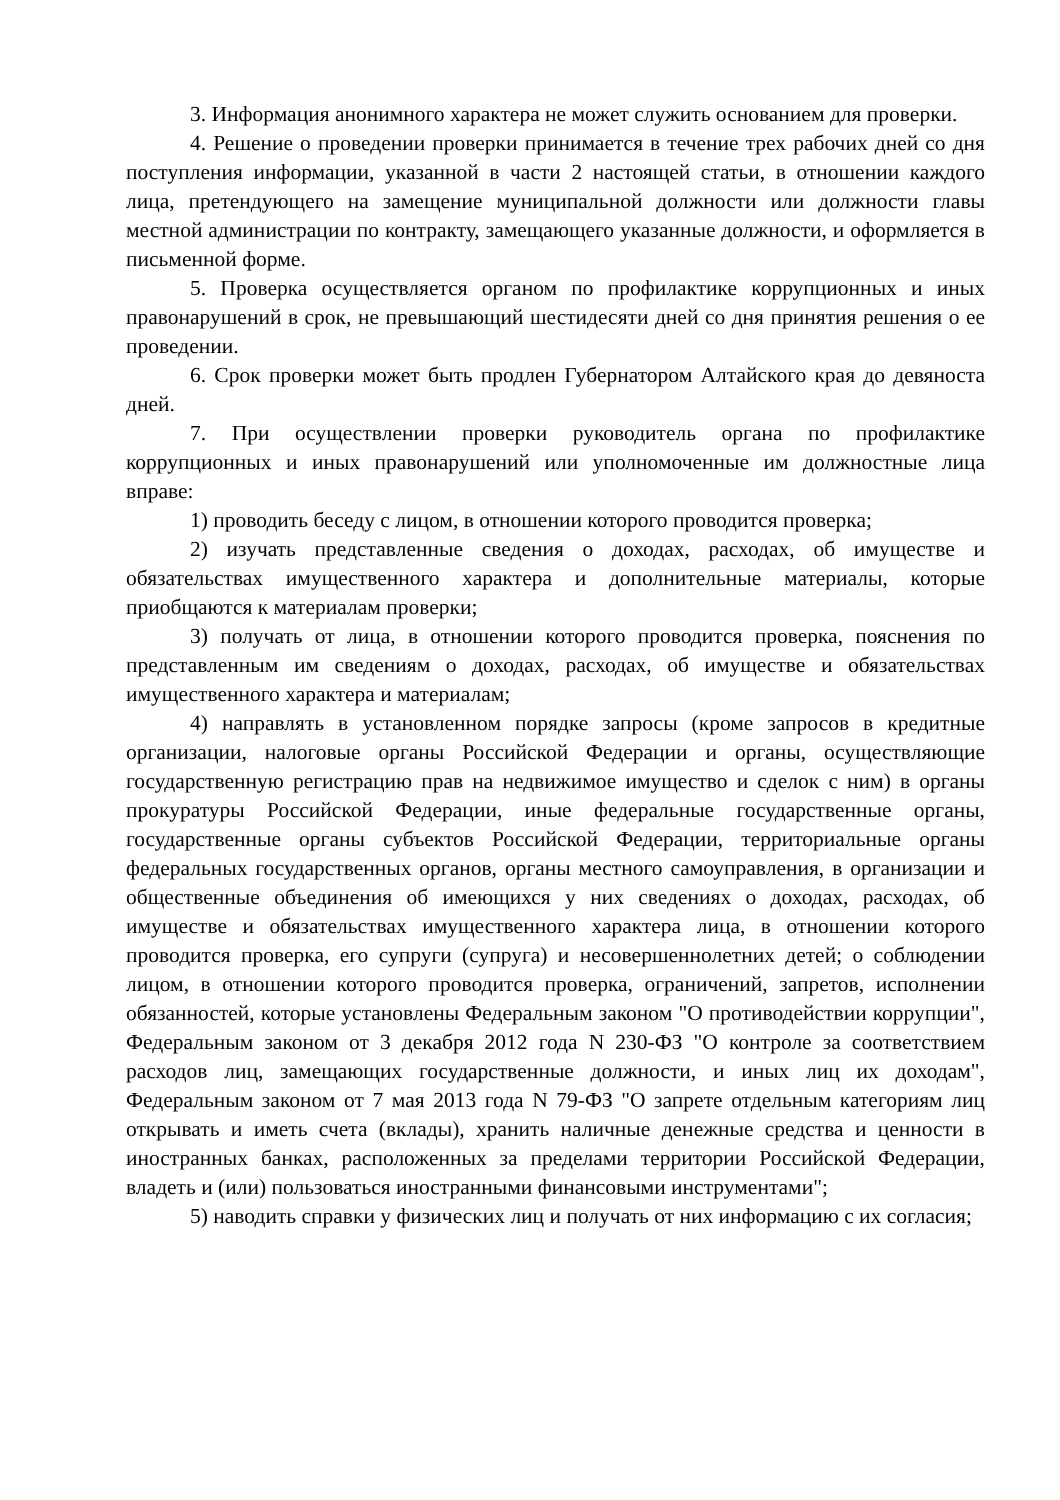3. Информация анонимного характера не может служить основанием для проверки.
4. Решение о проведении проверки принимается в течение трех рабочих дней со дня поступления информации, указанной в части 2 настоящей статьи, в отношении каждого лица, претендующего на замещение муниципальной должности или должности главы местной администрации по контракту, замещающего указанные должности, и оформляется в письменной форме.
5. Проверка осуществляется органом по профилактике коррупционных и иных правонарушений в срок, не превышающий шестидесяти дней со дня принятия решения о ее проведении.
6. Срок проверки может быть продлен Губернатором Алтайского края до девяноста дней.
7. При осуществлении проверки руководитель органа по профилактике коррупционных и иных правонарушений или уполномоченные им должностные лица вправе:
1) проводить беседу с лицом, в отношении которого проводится проверка;
2) изучать представленные сведения о доходах, расходах, об имуществе и обязательствах имущественного характера и дополнительные материалы, которые приобщаются к материалам проверки;
3) получать от лица, в отношении которого проводится проверка, пояснения по представленным им сведениям о доходах, расходах, об имуществе и обязательствах имущественного характера и материалам;
4) направлять в установленном порядке запросы (кроме запросов в кредитные организации, налоговые органы Российской Федерации и органы, осуществляющие государственную регистрацию прав на недвижимое имущество и сделок с ним) в органы прокуратуры Российской Федерации, иные федеральные государственные органы, государственные органы субъектов Российской Федерации, территориальные органы федеральных государственных органов, органы местного самоуправления, в организации и общественные объединения об имеющихся у них сведениях о доходах, расходах, об имуществе и обязательствах имущественного характера лица, в отношении которого проводится проверка, его супруги (супруга) и несовершеннолетних детей; о соблюдении лицом, в отношении которого проводится проверка, ограничений, запретов, исполнении обязанностей, которые установлены Федеральным законом "О противодействии коррупции", Федеральным законом от 3 декабря 2012 года N 230-ФЗ "О контроле за соответствием расходов лиц, замещающих государственные должности, и иных лиц их доходам", Федеральным законом от 7 мая 2013 года N 79-ФЗ "О запрете отдельным категориям лиц открывать и иметь счета (вклады), хранить наличные денежные средства и ценности в иностранных банках, расположенных за пределами территории Российской Федерации, владеть и (или) пользоваться иностранными финансовыми инструментами";
5) наводить справки у физических лиц и получать от них информацию с их согласия;